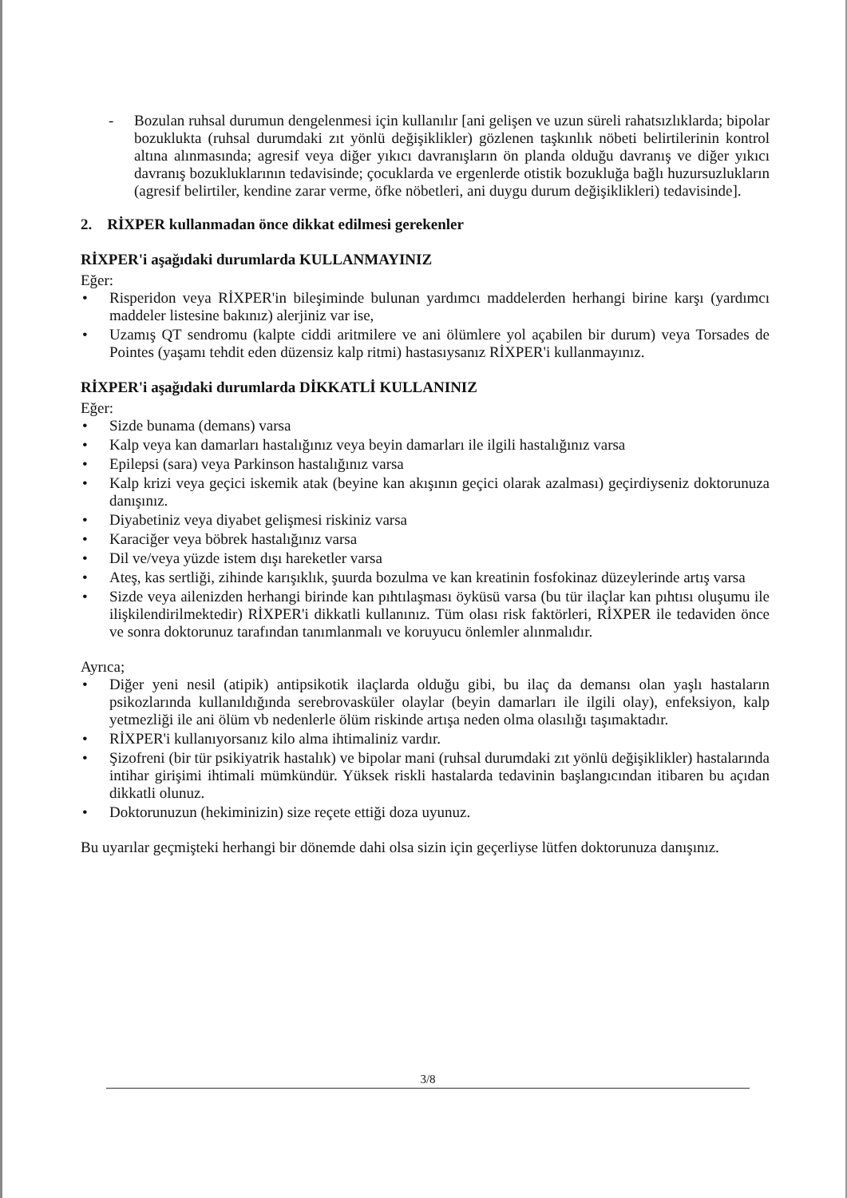- Bozulan ruhsal durumun dengelenmesi için kullanılır [ani gelişen ve uzun süreli rahatsızlıklarda; bipolar bozuklukta (ruhsal durumdaki zıt yönlü değişiklikler) gözlenen taşkınlık nöbeti belirtilerinin kontrol altına alınmasında; agresif veya diğer yıkıcı davranışların ön planda olduğu davranış ve diğer yıkıcı davranış bozukluklarının tedavisinde; çocuklarda ve ergenlerde otistik bozukluğa bağlı huzursuzlukların (agresif belirtiler, kendine zarar verme, öfke nöbetleri, ani duygu durum değişiklikleri) tedavisinde].
2. RİXPER kullanmadan önce dikkat edilmesi gerekenler
RİXPER'i aşağıdaki durumlarda KULLANMAYINIZ
Eğer:
• Risperidon veya RİXPER'in bileşiminde bulunan yardımcı maddelerden herhangi birine karşı (yardımcı maddeler listesine bakınız) alerjiniz var ise,
• Uzamış QT sendromu (kalpte ciddi aritmilere ve ani ölümlere yol açabilen bir durum) veya Torsades de Pointes (yaşamı tehdit eden düzensiz kalp ritmi) hastasıysanız RİXPER'i kullanmayınız.
RİXPER'i aşağıdaki durumlarda DİKKATLİ KULLANINIZ
Eğer:
• Sizde bunama (demans) varsa
• Kalp veya kan damarları hastalığınız veya beyin damarları ile ilgili hastalığınız varsa
• Epilepsi (sara) veya Parkinson hastalığınız varsa
• Kalp krizi veya geçici iskemik atak (beyine kan akışının geçici olarak azalması) geçirdiyseniz doktorunuza danışınız.
• Diyabetiniz veya diyabet gelişmesi riskiniz varsa
• Karaciğer veya böbrek hastalığınız varsa
• Dil ve/veya yüzde istem dışı hareketler varsa
• Ateş, kas sertliği, zihinde karışıklık, şuurda bozulma ve kan kreatinin fosfokinaz düzeylerinde artış varsa
• Sizde veya ailenizden herhangi birinde kan pıhtılaşması öyküsü varsa (bu tür ilaçlar kan pıhtısı oluşumu ile ilişkilendirilmektedir) RİXPER'i dikkatli kullanınız. Tüm olası risk faktörleri, RİXPER ile tedaviden önce ve sonra doktorunuz tarafından tanımlanmalı ve koruyucu önlemler alınmalıdır.
Ayrıca;
• Diğer yeni nesil (atipik) antipsikotik ilaçlarda olduğu gibi, bu ilaç da demansı olan yaşlı hastaların psikozlarında kullanıldığında serebrovasküler olaylar (beyin damarları ile ilgili olay), enfeksiyon, kalp yetmezliği ile ani ölüm vb nedenlerle ölüm riskinde artışa neden olma olasılığı taşımaktadır.
• RİXPER'i kullanıyorsanız kilo alma ihtimaliniz vardır.
• Şizofreni (bir tür psikiyatrik hastalık) ve bipolar mani (ruhsal durumdaki zıt yönlü değişiklikler) hastalarında intihar girişimi ihtimali mümkündür. Yüksek riskli hastalarda tedavinin başlangıcından itibaren bu açıdan dikkatli olunuz.
• Doktorunuzun (hekiminizin) size reçete ettiği doza uyunuz.
Bu uyarılar geçmişteki herhangi bir dönemde dahi olsa sizin için geçerliyse lütfen doktorunuza danışınız.
3/8